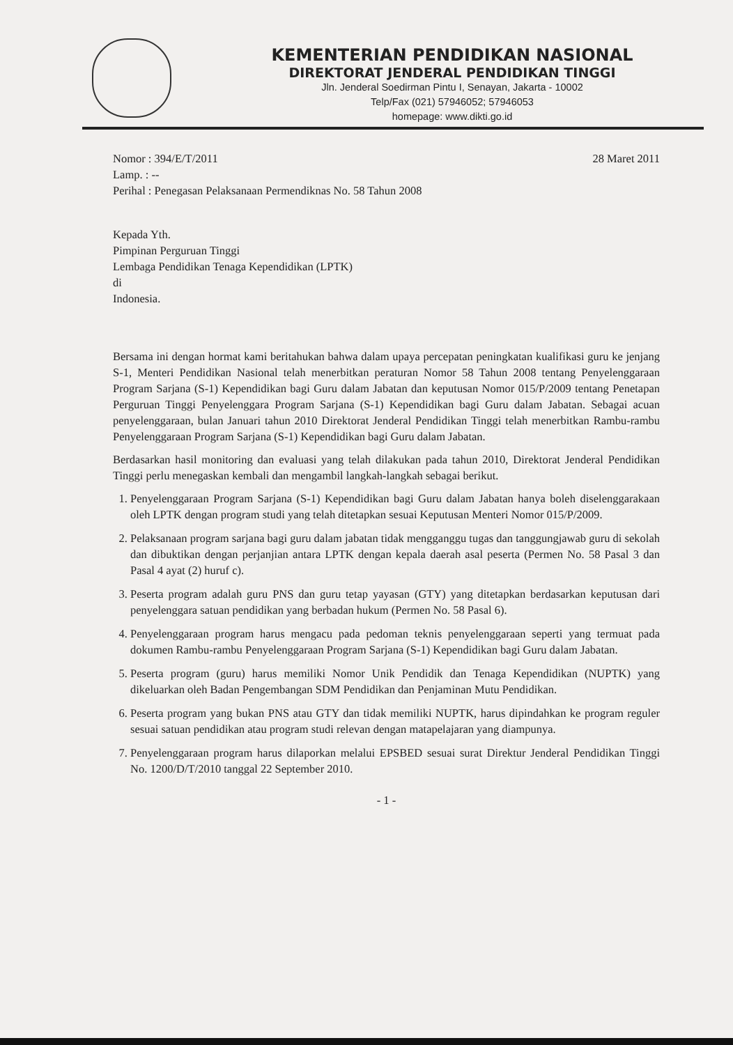KEMENTERIAN PENDIDIKAN NASIONAL
DIREKTORAT JENDERAL PENDIDIKAN TINGGI
Jln. Jenderal Soedirman Pintu I, Senayan, Jakarta - 10002
Telp/Fax (021) 57946052; 57946053
homepage: www.dikti.go.id
Nomor : 394/E/T/2011
Lamp. : --
Perihal : Penegasan Pelaksanaan Permendiknas No. 58 Tahun 2008
28 Maret 2011
Kepada Yth.
Pimpinan Perguruan Tinggi
Lembaga Pendidikan Tenaga Kependidikan (LPTK)
di
Indonesia.
Bersama ini dengan hormat kami beritahukan bahwa dalam upaya percepatan peningkatan kualifikasi guru ke jenjang S-1, Menteri Pendidikan Nasional telah menerbitkan peraturan Nomor 58 Tahun 2008 tentang Penyelenggaraan Program Sarjana (S-1) Kependidikan bagi Guru dalam Jabatan dan keputusan Nomor 015/P/2009 tentang Penetapan Perguruan Tinggi Penyelenggara Program Sarjana (S-1) Kependidikan bagi Guru dalam Jabatan. Sebagai acuan penyelenggaraan, bulan Januari tahun 2010 Direktorat Jenderal Pendidikan Tinggi telah menerbitkan Rambu-rambu Penyelenggaraan Program Sarjana (S-1) Kependidikan bagi Guru dalam Jabatan.
Berdasarkan hasil monitoring dan evaluasi yang telah dilakukan pada tahun 2010, Direktorat Jenderal Pendidikan Tinggi perlu menegaskan kembali dan mengambil langkah-langkah sebagai berikut.
1. Penyelenggaraan Program Sarjana (S-1) Kependidikan bagi Guru dalam Jabatan hanya boleh diselenggarakaan oleh LPTK dengan program studi yang telah ditetapkan sesuai Keputusan Menteri Nomor 015/P/2009.
2. Pelaksanaan program sarjana bagi guru dalam jabatan tidak mengganggu tugas dan tanggungjawab guru di sekolah dan dibuktikan dengan perjanjian antara LPTK dengan kepala daerah asal peserta (Permen No. 58 Pasal 3 dan Pasal 4 ayat (2) huruf c).
3. Peserta program adalah guru PNS dan guru tetap yayasan (GTY) yang ditetapkan berdasarkan keputusan dari penyelenggara satuan pendidikan yang berbadan hukum (Permen No. 58 Pasal 6).
4. Penyelenggaraan program harus mengacu pada pedoman teknis penyelenggaraan seperti yang termuat pada dokumen Rambu-rambu Penyelenggaraan Program Sarjana (S-1) Kependidikan bagi Guru dalam Jabatan.
5. Peserta program (guru) harus memiliki Nomor Unik Pendidik dan Tenaga Kependidikan (NUPTK) yang dikeluarkan oleh Badan Pengembangan SDM Pendidikan dan Penjaminan Mutu Pendidikan.
6. Peserta program yang bukan PNS atau GTY dan tidak memiliki NUPTK, harus dipindahkan ke program reguler sesuai satuan pendidikan atau program studi relevan dengan matapelajaran yang diampunya.
7. Penyelenggaraan program harus dilaporkan melalui EPSBED sesuai surat Direktur Jenderal Pendidikan Tinggi No. 1200/D/T/2010 tanggal 22 September 2010.
- 1 -